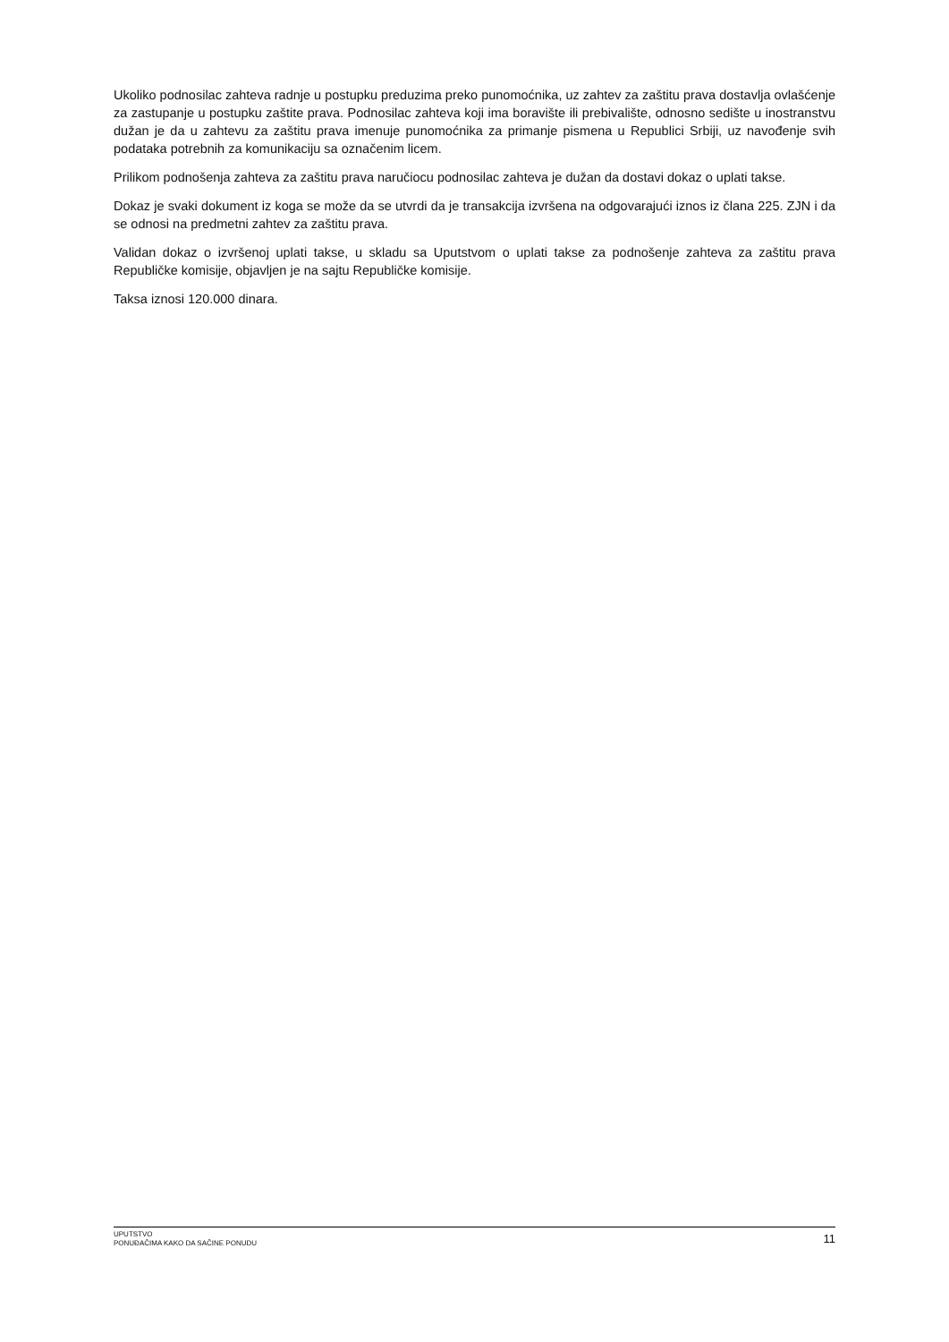Ukoliko podnosilac zahteva radnje u postupku preduzima preko punomoćnika, uz zahtev za zaštitu prava dostavlja ovlašćenje za zastupanje u postupku zaštite prava. Podnosilac zahteva koji ima boravište ili prebivalište, odnosno sedište u inostranstvu dužan je da u zahtevu za zaštitu prava imenuje punomoćnika za primanje pismena u Republici Srbiji, uz navođenje svih podataka potrebnih za komunikaciju sa označenim licem.
Prilikom podnošenja zahteva za zaštitu prava naručiocu podnosilac zahteva je dužan da dostavi dokaz o uplati takse.
Dokaz je svaki dokument iz koga se može da se utvrdi da je transakcija izvršena na odgovarajući iznos iz člana 225. ZJN i da se odnosi na predmetni zahtev za zaštitu prava.
Validan dokaz o izvršenoj uplati takse, u skladu sa Uputstvom o uplati takse za podnošenje zahteva za zaštitu prava Republičke komisije, objavljen je na sajtu Republičke komisije.
Taksa iznosi 120.000 dinara.
UPUTSTVO
PONUĐAČIMA KAKO DA SAČINE PONUDU
11